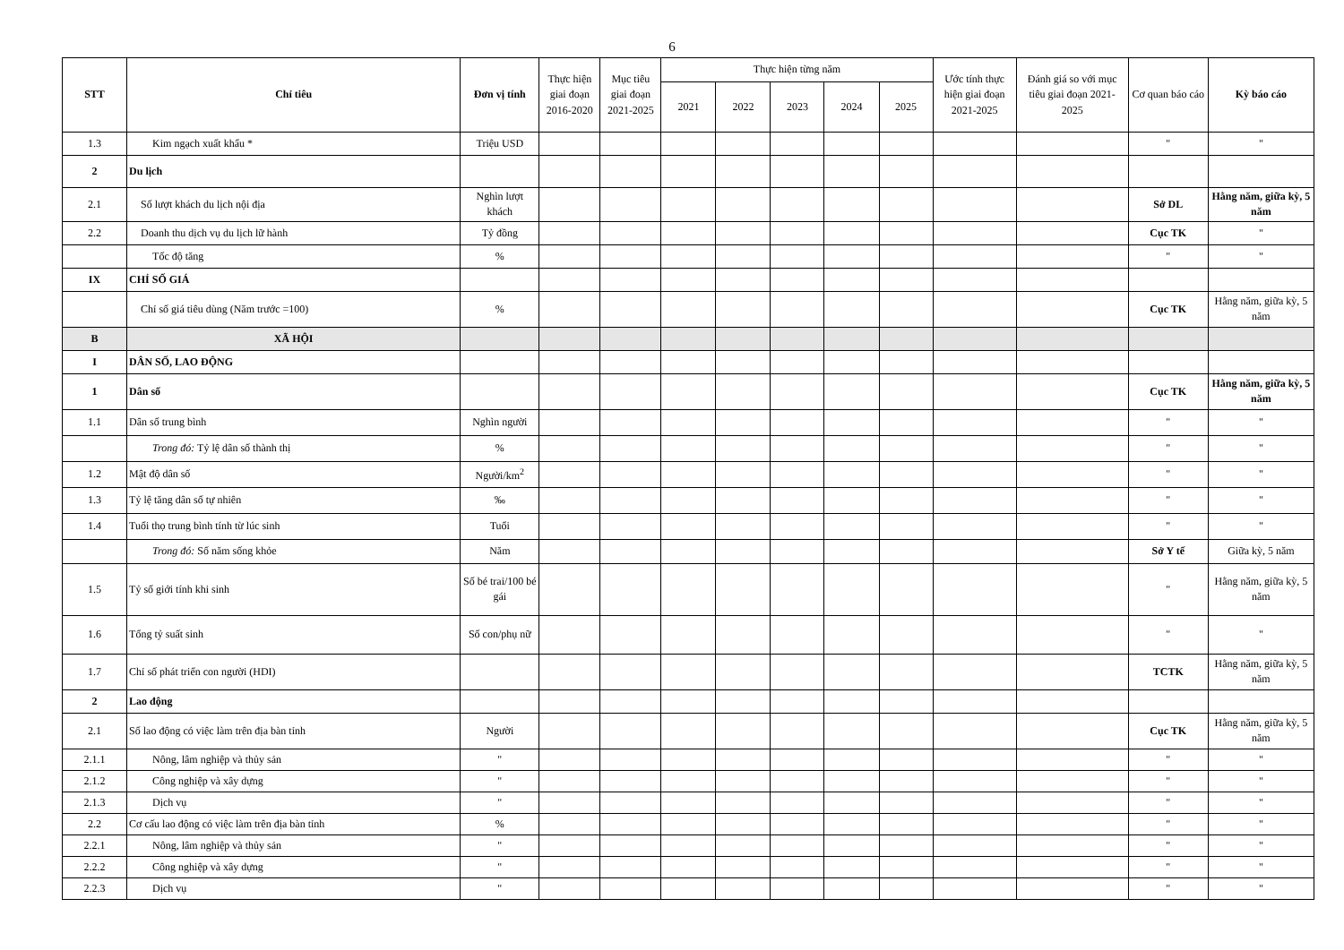6
| STT | Chỉ tiêu | Đơn vị tính | Thực hiện giai đoạn 2016-2020 | Mục tiêu giai đoạn 2021-2025 | Thực hiện từng năm | | | | | Ước tính thực hiện giai đoạn 2021-2025 | Đánh giá so với mục tiêu giai đoạn 2021-2025 | Cơ quan báo cáo | Kỳ báo cáo |
| --- | --- | --- | --- | --- | --- | --- | --- | --- | --- | --- | --- | --- | --- |
| | | | | | 2021 | 2022 | 2023 | 2024 | 2025 | | | | |
| 1.3 | Kim ngạch xuất khẩu * | Triệu USD | | | | | | | | | | " | " |
| 2 | Du lịch | | | | | | | | | | | | |
| 2.1 | Số lượt khách du lịch nội địa | Nghìn lượt khách | | | | | | | | | | Sở DL | Hằng năm, giữa kỳ, 5 năm |
| 2.2 | Doanh thu dịch vụ du lịch lữ hành | Tỷ đồng | | | | | | | | | | Cục TK | " |
| | Tốc độ tăng | % | | | | | | | | | | " | " |
| IX | CHỈ SỐ GIÁ | | | | | | | | | | | | |
| | Chỉ số giá tiêu dùng (Năm trước =100) | % | | | | | | | | | | Cục TK | Hằng năm, giữa kỳ, 5 năm |
| B | XÃ HỘI | | | | | | | | | | | | |
| I | DÂN SỐ, LAO ĐỘNG | | | | | | | | | | | | |
| 1 | Dân số | | | | | | | | | | | Cục TK | Hằng năm, giữa kỳ, 5 năm |
| 1.1 | Dân số trung bình | Nghìn người | | | | | | | | | | " | " |
| | Trong đó: Tỷ lệ dân số thành thị | % | | | | | | | | | | " | " |
| 1.2 | Mật độ dân số | Người/km<sup>2</sup> | | | | | | | | | | " | " |
| 1.3 | Tỷ lệ tăng dân số tự nhiên | ‰ | | | | | | | | | | " | " |
| 1.4 | Tuổi thọ trung bình tính từ lúc sinh | Tuổi | | | | | | | | | | " | " |
| | Trong đó: Số năm sống khỏe | Năm | | | | | | | | | | Sở Y tế | Giữa kỳ, 5 năm |
| 1.5 | Tỷ số giới tính khi sinh | Số bé trai/100 bé gái | | | | | | | | | | " | Hằng năm, giữa kỳ, 5 năm |
| 1.6 | Tổng tỷ suất sinh | Số con/phụ nữ | | | | | | | | | | " | " |
| 1.7 | Chỉ số phát triển con người (HDI) | | | | | | | | | | | TCTK | Hằng năm, giữa kỳ, 5 năm |
| 2 | Lao động | | | | | | | | | | | | |
| 2.1 | Số lao động có việc làm trên địa bàn tỉnh | Người | | | | | | | | | | Cục TK | Hằng năm, giữa kỳ, 5 năm |
| 2.1.1 | Nông, lâm nghiệp và thủy sản | " | | | | | | | | | | " | " |
| 2.1.2 | Công nghiệp và xây dựng | " | | | | | | | | | | " | " |
| 2.1.3 | Dịch vụ | " | | | | | | | | | | " | " |
| 2.2 | Cơ cấu lao động có việc làm trên địa bàn tỉnh | % | | | | | | | | | | " | " |
| 2.2.1 | Nông, lâm nghiệp và thủy sản | " | | | | | | | | | | " | " |
| 2.2.2 | Công nghiệp và xây dựng | " | | | | | | | | | | " | " |
| 2.2.3 | Dịch vụ | " | | | | | | | | | | " | " |